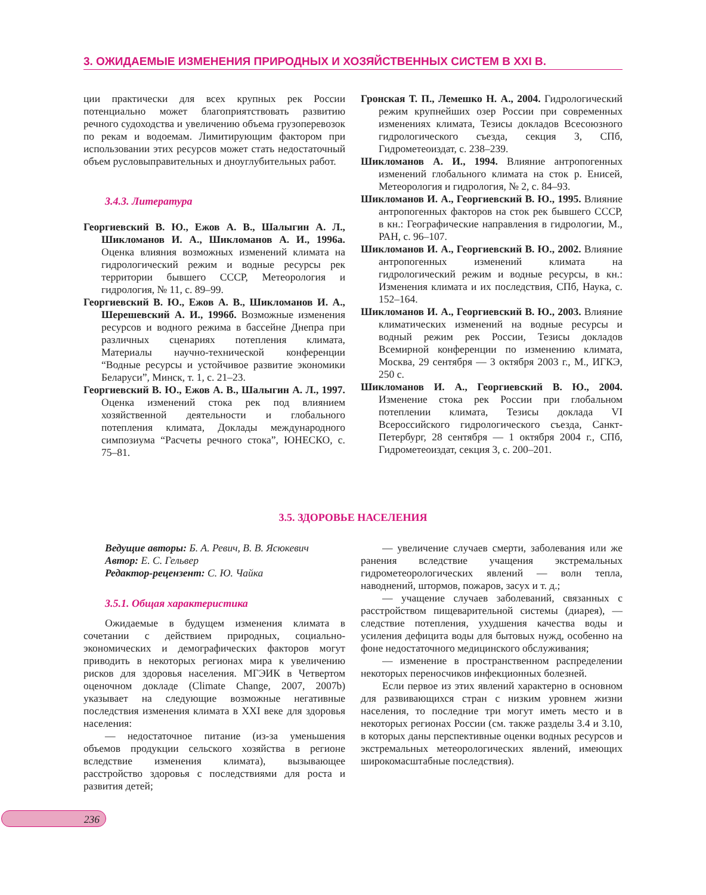3. ОЖИДАЕМЫЕ ИЗМЕНЕНИЯ ПРИРОДНЫХ И ХОЗЯЙСТВЕННЫХ СИСТЕМ В XXI В.
ции практически для всех крупных рек России потенциально может благоприятствовать развитию речного судоходства и увеличению объема грузоперевозок по рекам и водоемам. Лимитирующим фактором при использовании этих ресурсов может стать недостаточный объем русловыправительных и дноуглубительных работ.
3.4.3. Литература
Георгиевский В. Ю., Ежов А. В., Шалыгин А. Л., Шикломанов И. А., Шикломанов А. И., 1996а. Оценка влияния возможных изменений климата на гидрологический режим и водные ресурсы рек территории бывшего СССР, Метеорология и гидрология, № 11, с. 89–99.
Георгиевский В. Ю., Ежов А. В., Шикломанов И. А., Шерешевский А. И., 1996б. Возможные изменения ресурсов и водного режима в бассейне Днепра при различных сценариях потепления климата, Материалы научно-технической конференции “Водные ресурсы и устойчивое развитие экономики Беларуси”, Минск, т. 1, с. 21–23.
Георгиевский В. Ю., Ежов А. В., Шалыгин А. Л., 1997. Оценка изменений стока рек под влиянием хозяйственной деятельности и глобального потепления климата, Доклады международного симпозиума “Расчеты речного стока”, ЮНЕСКО, с. 75–81.
Гронская Т. П., Лемешко Н. А., 2004. Гидрологический режим крупнейших озер России при современных изменениях климата, Тезисы докладов Всесоюзного гидрологического съезда, секция 3, СПб, Гидрометеоиздат, с. 238–239.
Шикломанов А. И., 1994. Влияние антропогенных изменений глобального климата на сток р. Енисей, Метеорология и гидрология, № 2, с. 84–93.
Шикломанов И. А., Георгиевский В. Ю., 1995. Влияние антропогенных факторов на сток рек бывшего СССР, в кн.: Географические направления в гидрологии, М., РАН, с. 96–107.
Шикломанов И. А., Георгиевский В. Ю., 2002. Влияние антропогенных изменений климата на гидрологический режим и водные ресурсы, в кн.: Изменения климата и их последствия, СПб, Наука, с. 152–164.
Шикломанов И. А., Георгиевский В. Ю., 2003. Влияние климатических изменений на водные ресурсы и водный режим рек России, Тезисы докладов Всемирной конференции по изменению климата, Москва, 29 сентября — 3 октября 2003 г., М., ИГКЭ, 250 с.
Шикломанов И. А., Георгиевский В. Ю., 2004. Изменение стока рек России при глобальном потеплении климата, Тезисы доклада VI Всероссийского гидрологического съезда, Санкт-Петербург, 28 сентября — 1 октября 2004 г., СПб, Гидрометеоиздат, секция 3, с. 200–201.
3.5. ЗДОРОВЬЕ НАСЕЛЕНИЯ
Ведущие авторы: Б. А. Ревич, В. В. Ясюкевич
Автор: Е. С. Гельвер
Редактор-рецензент: С. Ю. Чайка
3.5.1. Общая характеристика
Ожидаемые в будущем изменения климата в сочетании с действием природных, социально-экономических и демографических факторов могут приводить в некоторых регионах мира к увеличению рисков для здоровья населения. МГЭИК в Четвертом оценочном докладе (Climate Change, 2007, 2007b) указывает на следующие возможные негативные последствия изменения климата в XXI веке для здоровья населения:
— недостаточное питание (из-за уменьшения объемов продукции сельского хозяйства в регионе вследствие изменения климата), вызывающее расстройство здоровья с последствиями для роста и развития детей;
— увеличение случаев смерти, заболевания или же ранения вследствие учащения экстремальных гидрометеорологических явлений — волн тепла, наводнений, штормов, пожаров, засух и т. д.;
— учащение случаев заболеваний, связанных с расстройством пищеварительной системы (диарея), — следствие потепления, ухудшения качества воды и усиления дефицита воды для бытовых нужд, особенно на фоне недостаточного медицинского обслуживания;
— изменение в пространственном распределении некоторых переносчиков инфекционных болезней.
Если первое из этих явлений характерно в основном для развивающихся стран с низким уровнем жизни населения, то последние три могут иметь место и в некоторых регионах России (см. также разделы 3.4 и 3.10, в которых даны перспективные оценки водных ресурсов и экстремальных метеорологических явлений, имеющих широкомасштабные последствия).
236